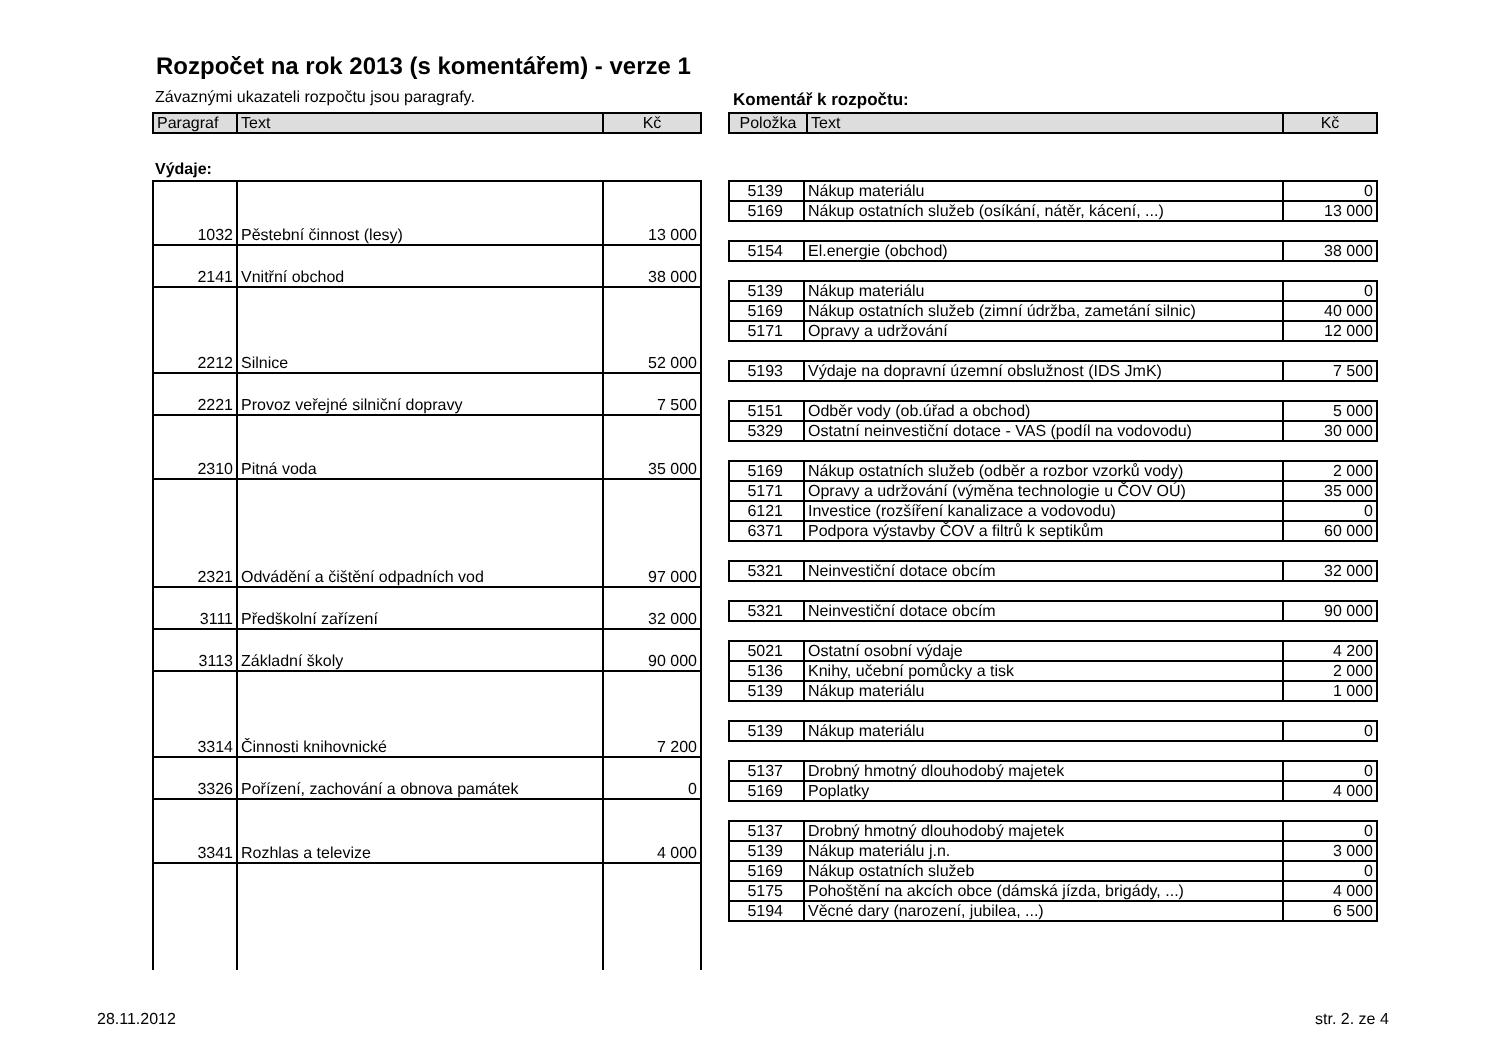Rozpočet na rok 2013 (s komentářem) - verze 1
Závaznými ukazateli rozpočtu jsou paragrafy.
Komentář k rozpočtu:
| Paragraf | Text | Kč |
| --- | --- | --- |
| Položka | Text | Kč |
| --- | --- | --- |
Výdaje:
| 1032 | Pěstební činnost (lesy) | 13 000 |
| 2141 | Vnitřní obchod | 38 000 |
| 2212 | Silnice | 52 000 |
| 2221 | Provoz veřejné silniční dopravy | 7 500 |
| 2310 | Pitná voda | 35 000 |
| 2321 | Odvádění a čištění odpadních vod | 97 000 |
| 3111 | Předškolní zařízení | 32 000 |
| 3113 | Základní školy | 90 000 |
| 3314 | Činnosti knihovnické | 7 200 |
| 3326 | Pořízení, zachování a obnova památek | 0 |
| 3341 | Rozhlas a televize | 4 000 |
| 5139 | Nákup materiálu | 0 |
| 5169 | Nákup ostatních služeb (osíkání, nátěr, kácení, ...) | 13 000 |
| 5154 | El.energie (obchod) | 38 000 |
| 5139 | Nákup materiálu | 0 |
| 5169 | Nákup ostatních služeb (zimní údržba, zametání silnic) | 40 000 |
| 5171 | Opravy a udržování | 12 000 |
| 5193 | Výdaje na dopravní územní obslužnost (IDS JmK) | 7 500 |
| 5151 | Odběr vody (ob.úřad a obchod) | 5 000 |
| 5329 | Ostatní neinvestiční dotace - VAS (podíl na vodovodu) | 30 000 |
| 5169 | Nákup ostatních služeb (odběr a rozbor vzorků vody) | 2 000 |
| 5171 | Opravy a udržování (výměna technologie u ČOV OÚ) | 35 000 |
| 6121 | Investice (rozšíření kanalizace a vodovodu) | 0 |
| 6371 | Podpora výstavby ČOV a filtrů k septikům | 60 000 |
| 5321 | Neinvestiční dotace obcím | 32 000 |
| 5321 | Neinvestiční dotace obcím | 90 000 |
| 5021 | Ostatní osobní výdaje | 4 200 |
| 5136 | Knihy, učební pomůcky a tisk | 2 000 |
| 5139 | Nákup materiálu | 1 000 |
| 5139 | Nákup materiálu | 0 |
| 5137 | Drobný hmotný dlouhodobý majetek | 0 |
| 5169 | Poplatky | 4 000 |
| 5137 | Drobný hmotný dlouhodobý majetek | 0 |
| 5139 | Nákup materiálu j.n. | 3 000 |
| 5169 | Nákup ostatních služeb | 0 |
| 5175 | Pohoštění na akcích obce (dámská jízda, brigády, ...) | 4 000 |
| 5194 | Věcné dary (narození, jubilea, ...) | 6 500 |
28.11.2012 str. 2. ze 4